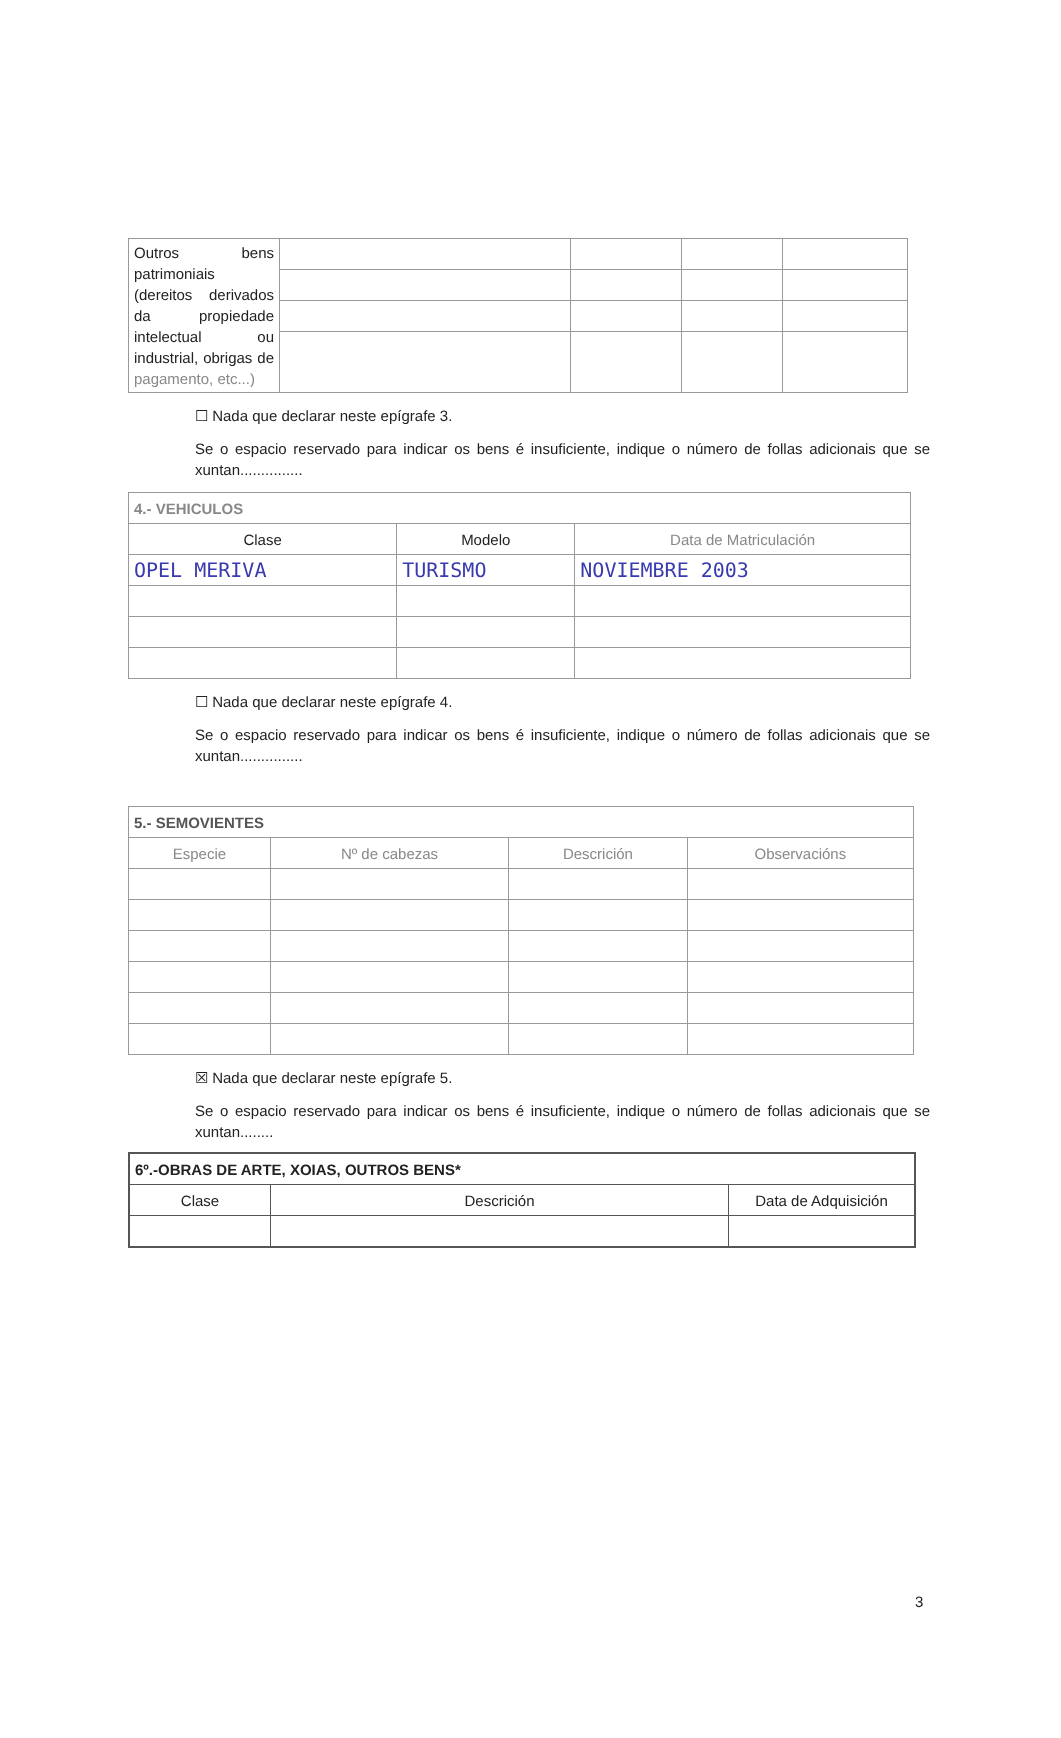| Outros bens patrimoniais (dereitos derivados da propiedade intelectual ou industrial, obrigas de pagamento, etc...) | | | | |
☐ Nada que declarar neste epígrafe 3.
Se o espacio reservado para indicar os bens é insuficiente, indique o número de follas adicionais que se xuntan...............
| 4.- VEHICULOS | | |
| --- | --- | --- |
| Clase | Modelo | Data de Matriculación |
| OPEL MERIVA | TURISMO | NOVIEMBRE 2003 |
☐ Nada que declarar neste epígrafe 4.
Se o espacio reservado para indicar os bens é insuficiente, indique o número de follas adicionais que se xuntan...............
| 5.- SEMOVIENTES | | | |
| --- | --- | --- | --- |
| Especie | Nº de cabezas | Descrición | Observacións |
☒ Nada que declarar neste epígrafe 5.
Se o espacio reservado para indicar os bens é insuficiente, indique o número de follas adicionais que se xuntan........
| 6º.-OBRAS DE ARTE, XOIAS, OUTROS BENS* | | |
| --- | --- | --- |
| Clase | Descrición | Data de Adquisición |
3